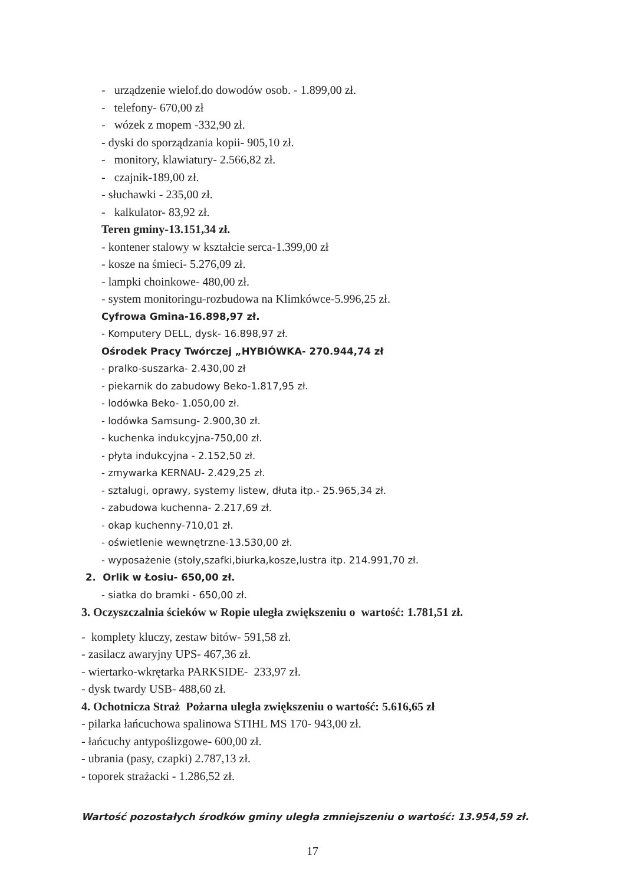- urządzenie wielof.do dowodów osob. - 1.899,00 zł.
- telefony- 670,00 zł
- wózek z mopem -332,90 zł.
- dyski do sporządzania kopii- 905,10 zł.
- monitory, klawiatury- 2.566,82 zł.
- czajnik-189,00 zł.
- słuchawki - 235,00 zł.
- kalkulator- 83,92 zł.
Teren gminy-13.151,34 zł.
- kontener stalowy w kształcie serca-1.399,00 zł
- kosze na śmieci- 5.276,09 zł.
- lampki choinkowe- 480,00 zł.
- system monitoringu-rozbudowa na Klimkówce-5.996,25 zł.
Cyfrowa Gmina-16.898,97 zł.
- Komputery DELL, dysk- 16.898,97 zł.
Ośrodek Pracy Twórczej „HYBIÓWKA- 270.944,74 zł
- pralko-suszarka- 2.430,00 zł
- piekarnik do zabudowy Beko-1.817,95 zł.
- lodówka Beko- 1.050,00 zł.
- lodówka Samsung- 2.900,30 zł.
- kuchenka indukcyjna-750,00 zł.
- płyta indukcyjna - 2.152,50 zł.
- zmywarka KERNAU- 2.429,25 zł.
- sztalugi, oprawy, systemy listew, dłuta itp.- 25.965,34 zł.
- zabudowa kuchenna- 2.217,69 zł.
- okap kuchenny-710,01 zł.
- oświetlenie wewnętrzne-13.530,00 zł.
- wyposażenie (stoły,szafki,biurka,kosze,lustra itp. 214.991,70 zł.
2. Orlik w Łosiu- 650,00 zł.
- siatka do bramki - 650,00 zł.
3. Oczyszczalnia ścieków w Ropie uległa zwiększeniu o wartość: 1.781,51 zł.
- komplety kluczy, zestaw bitów- 591,58 zł.
- zasilacz awaryjny UPS- 467,36 zł.
- wiertarko-wkrętarka PARKSIDE- 233,97 zł.
- dysk twardy USB- 488,60 zł.
4. Ochotnicza Straż Pożarna uległa zwiększeniu o wartość: 5.616,65 zł
- pilarka łańcuchowa spalinowa STIHL MS 170- 943,00 zł.
- łańcuchy antypoślizgowe- 600,00 zł.
- ubrania (pasy, czapki) 2.787,13 zł.
- toporek strażacki - 1.286,52 zł.
Wartość pozostałych środków gminy uległa zmniejszeniu o wartość: 13.954,59 zł.
17